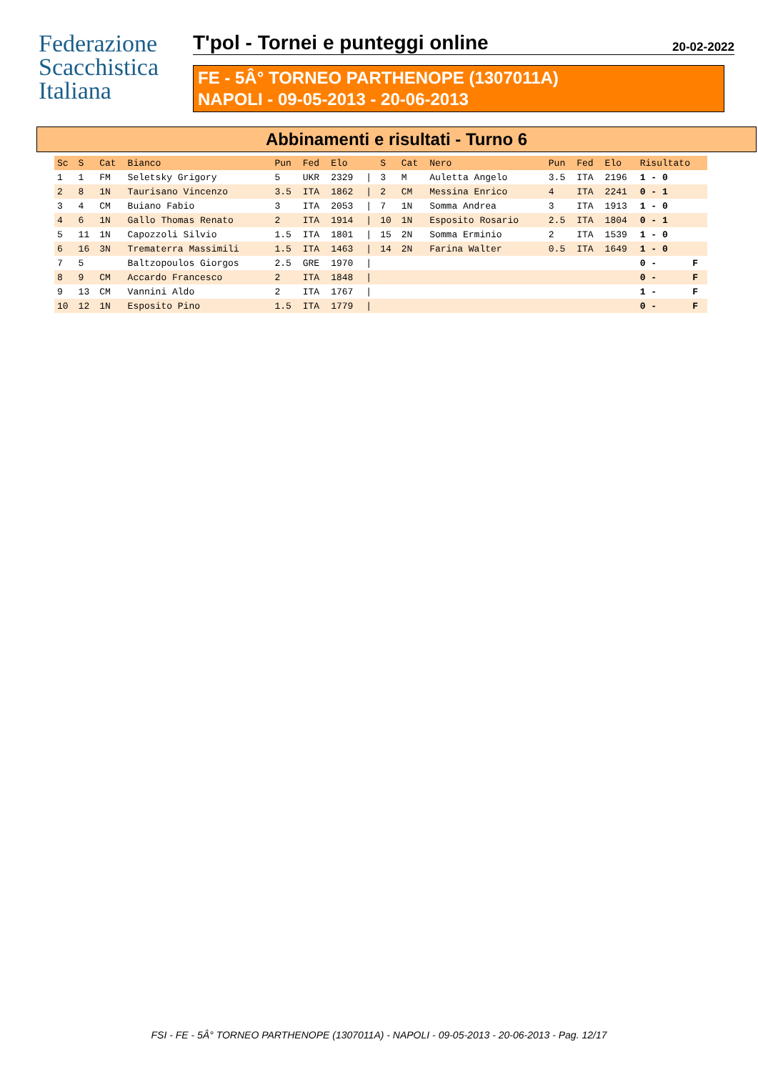Federazione
Scacchistica
Italiana
T'pol - Tornei e punteggi online 20-02-2022
FE - 5Â° TORNEO PARTHENOPE (1307011A)
NAPOLI - 09-05-2013 - 20-06-2013
Abbinamenti e risultati - Turno 6
| Sc | S | Cat | Bianco | Pun | Fed | Elo | | S | Cat | Nero | Pun | Fed | Elo | Risultato | |
| --- | --- | --- | --- | --- | --- | --- | --- | --- | --- | --- | --- | --- | --- | --- | --- |
| 1 | 1 | FM | Seletsky Grigory | 5 | UKR | 2329 | / | 3 | M | Auletta Angelo | 3.5 | ITA | 2196 | 1 - 0 | |
| 2 | 8 | 1N | Taurisano Vincenzo | 3.5 | ITA | 1862 | / | 2 | CM | Messina Enrico | 4 | ITA | 2241 | 0 - 1 | |
| 3 | 4 | CM | Buiano Fabio | 3 | ITA | 2053 | / | 7 | 1N | Somma Andrea | 3 | ITA | 1913 | 1 - 0 | |
| 4 | 6 | 1N | Gallo Thomas Renato | 2 | ITA | 1914 | / | 10 | 1N | Esposito Rosario | 2.5 | ITA | 1804 | 0 - 1 | |
| 5 | 11 | 1N | Capozzoli Silvio | 1.5 | ITA | 1801 | / | 15 | 2N | Somma Erminio | 2 | ITA | 1539 | 1 - 0 | |
| 6 | 16 | 3N | Trematerra Massimili | 1.5 | ITA | 1463 | / | 14 | 2N | Farina Walter | 0.5 | ITA | 1649 | 1 - 0 | |
| 7 | 5 | | Baltzopoulos Giorgos | 2.5 | GRE | 1970 | / | | | | | | | 0 - | F |
| 8 | 9 | CM | Accardo Francesco | 2 | ITA | 1848 | / | | | | | | | 0 - | F |
| 9 | 13 | CM | Vannini Aldo | 2 | ITA | 1767 | / | | | | | | | 1 - | F |
| 10 | 12 | 1N | Esposito Pino | 1.5 | ITA | 1779 | / | | | | | | | 0 - | F |
FSI - FE - 5Â° TORNEO PARTHENOPE (1307011A) - NAPOLI - 09-05-2013 - 20-06-2013 - Pag. 12/17